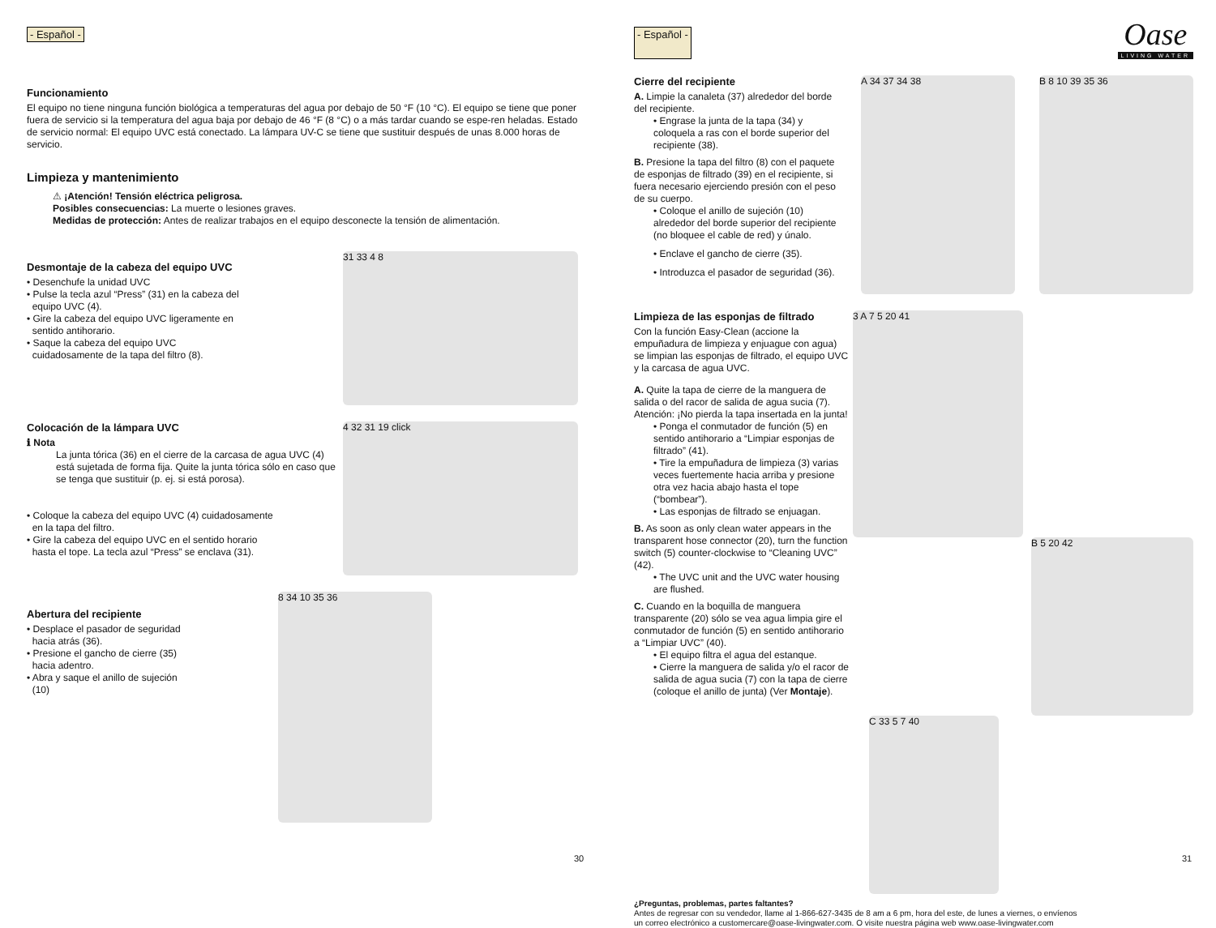- Español -
Funcionamiento
El equipo no tiene ninguna función biológica a temperaturas del agua por debajo de 50 °F (10 °C). El equipo se tiene que poner fuera de servicio si la temperatura del agua baja por debajo de 46 °F (8 °C) o a más tardar cuando se espe-ren heladas. Estado de servicio normal: El equipo UVC está conectado. La lámpara UV-C se tiene que sustituir después de unas 8.000 horas de servicio.
Limpieza y mantenimiento
⚠ ¡Atención! Tensión eléctrica peligrosa.
Posibles consecuencias: La muerte o lesiones graves.
Medidas de protección: Antes de realizar trabajos en el equipo desconecte la tensión de alimentación.
Desmontaje de la cabeza del equipo UVC
• Desenchufe la unidad UVC
• Pulse la tecla azul “Press” (31) en la cabeza del
equipo UVC (4).
• Gire la cabeza del equipo UVC ligeramente en
sentido antihorario.
• Saque la cabeza del equipo UVC
cuidadosamente de la tapa del filtro (8).
31 33 4 8
Colocación de la lámpara UVC
ℹ Nota
La junta tórica (36) en el cierre de la carcasa de agua UVC (4) está sujetada de forma fija. Quite la junta tórica sólo en caso que se tenga que sustituir (p. ej. si está porosa).
• Coloque la cabeza del equipo UVC (4) cuidadosamente
en la tapa del filtro.
• Gire la cabeza del equipo UVC en el sentido horario
hasta el tope. La tecla azul “Press” se enclava (31).
4 32 31 19 click
Abertura del recipiente
• Desplace el pasador de seguridad
hacia atrás (36).
• Presione el gancho de cierre (35)
hacia adentro.
• Abra y saque el anillo de sujeción
(10)
8 34 10 35 36
30
- Español -
Oase
LIVING WATER
Cierre del recipiente
A. Limpie la canaleta (37) alrededor del borde del recipiente.
• Engrase la junta de la tapa (34) y coloquela a ras con el borde superior del recipiente (38).
B. Presione la tapa del filtro (8) con el paquete de esponjas de filtrado (39) en el recipiente, si fuera necesario ejerciendo presión con el peso de su cuerpo.
• Coloque el anillo de sujeción (10) alrededor del borde superior del recipiente (no bloquee el cable de red) y únalo.
• Enclave el gancho de cierre (35).
• Introduzca el pasador de seguridad (36).
A 34 37 34 38 B 8 10 39 35 36
Limpieza de las esponjas de filtrado
Con la función Easy-Clean (accione la empuñadura de limpieza y enjuague con agua) se limpian las esponjas de filtrado, el equipo UVC y la carcasa de agua UVC.
A. Quite la tapa de cierre de la manguera de salida o del racor de salida de agua sucia (7). Atención: ¡No pierda la tapa insertada en la junta!
• Ponga el conmutador de función (5) en sentido antihorario a “Limpiar esponjas de filtrado” (41).
• Tire la empuñadura de limpieza (3) varias veces fuertemente hacia arriba y presione otra vez hacia abajo hasta el tope (“bombear”).
• Las esponjas de filtrado se enjuagan.
B. As soon as only clean water appears in the transparent hose connector (20), turn the function switch (5) counter-clockwise to “Cleaning UVC” (42).
• The UVC unit and the UVC water housing are flushed.
C. Cuando en la boquilla de manguera transparente (20) sólo se vea agua limpia gire el conmutador de función (5) en sentido antihorario a “Limpiar UVC” (40).
• El equipo filtra el agua del estanque.
• Cierre la manguera de salida y/o el racor de salida de agua sucia (7) con la tapa de cierre (coloque el anillo de junta) (Ver Montaje).
3 A 7 5 20 41
B 5 20 42
C 33 5 7 40
¿Preguntas, problemas, partes faltantes?
Antes de regresar con su vendedor, llame al 1-866-627-3435 de 8 am a 6 pm, hora del este, de lunes a viernes, o envíenos
un correo electrónico a customercare@oase-livingwater.com. O visite nuestra página web www.oase-livingwater.com
31